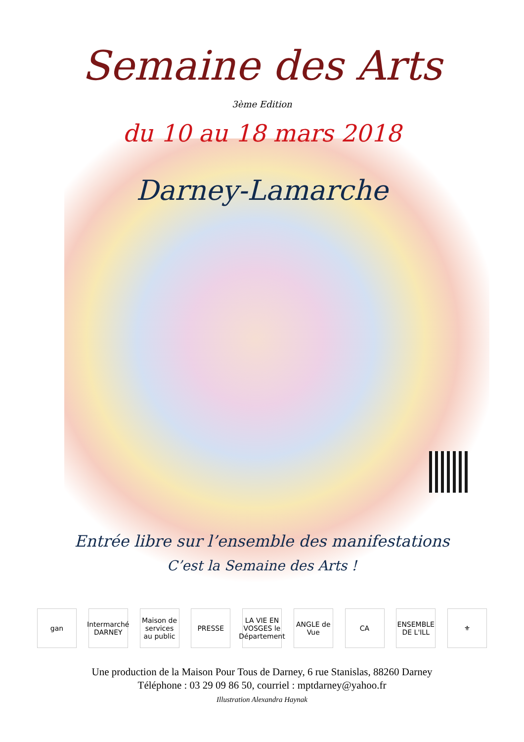Semaine des Arts
3ème Edition
du 10 au 18 mars 2018
Darney-Lamarche
Entrée libre sur l’ensemble des manifestations
C’est la Semaine des Arts !
gan Intermarché DARNEY
Maison de services au public
PRESSE LA VIE EN VOSGES le Département
ANGLE de Vue
CA ENSEMBLE DE L'ILL
⚜
Une production de la Maison Pour Tous de Darney, 6 rue Stanislas, 88260 Darney
Téléphone : 03 29 09 86 50, courriel : mptdarney@yahoo.fr
Illustration Alexandra Haynak